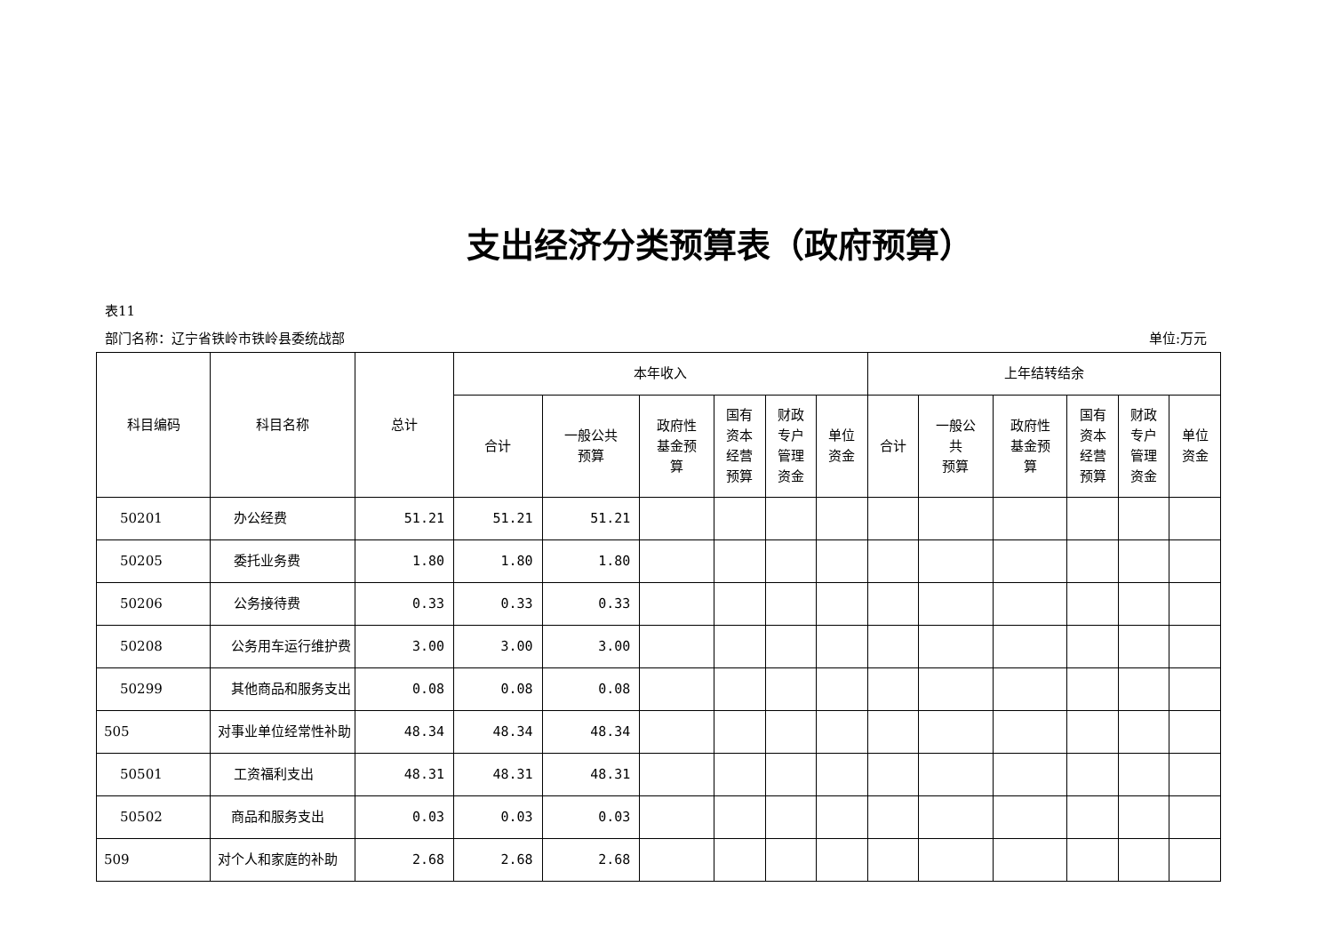支出经济分类预算表（政府预算）
表11
部门名称：辽宁省铁岭市铁岭县委统战部 单位:万元
| 科目编码 | 科目名称 | 总计 | 本年收入 | | | | | | 上年结转结余 | | | | | |
| --- | --- | --- | --- | --- | --- | --- | --- | --- | --- | --- | --- | --- | --- | --- |
| | | | 合计 | 一般公共 预算 | 政府性 基金预 算 | 国有 资本 经营 预算 | 财政 专户 管理 资金 | 单位 资金 | 合计 | 一般公 共 预算 | 政府性 基金预 算 | 国有 资本 经营 预算 | 财政 专户 管理 资金 | 单位 资金 |
| 50201 | 办公经费 | 51.21 | 51.21 | 51.21 | | | | | | | | | | |
| 50205 | 委托业务费 | 1.80 | 1.80 | 1.80 | | | | | | | | | | |
| 50206 | 公务接待费 | 0.33 | 0.33 | 0.33 | | | | | | | | | | |
| 50208 | 公务用车运行维护费 | 3.00 | 3.00 | 3.00 | | | | | | | | | | |
| 50299 | 其他商品和服务支出 | 0.08 | 0.08 | 0.08 | | | | | | | | | | |
| 505 | 对事业单位经常性补助 | 48.34 | 48.34 | 48.34 | | | | | | | | | | |
| 50501 | 工资福利支出 | 48.31 | 48.31 | 48.31 | | | | | | | | | | |
| 50502 | 商品和服务支出 | 0.03 | 0.03 | 0.03 | | | | | | | | | | |
| 509 | 对个人和家庭的补助 | 2.68 | 2.68 | 2.68 | | | | | | | | | | |